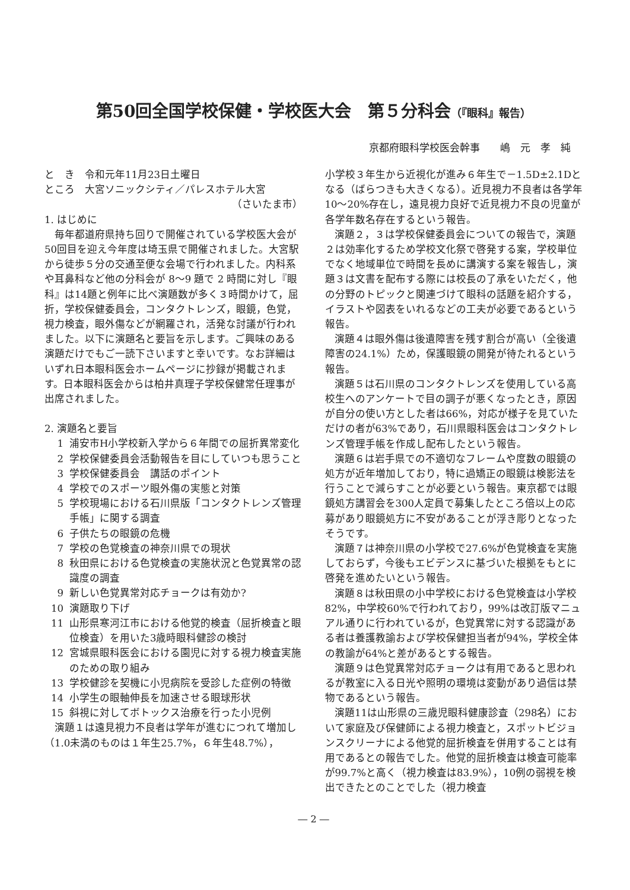第50回全国学校保健・学校医大会　第５分科会（『眼科』報告）
京都府眼科学校医会幹事　　嶋　元　孝　純
と　き　令和元年11月23日土曜日
ところ　大宮ソニックシティ／パレスホテル大宮
（さいたま市）
1. はじめに
毎年都道府県持ち回りで開催されている学校医大会が50回目を迎え今年度は埼玉県で開催されました。大宮駅から徒歩５分の交通至便な会場で行われました。内科系や耳鼻科など他の分科会が 8〜9 題で 2 時間に対し『眼科』は14題と例年に比べ演題数が多く３時間かけて，屈折，学校保健委員会，コンタクトレンズ，眼鏡，色覚，視力検査，眼外傷などが網羅され，活発な討議が行われました。以下に演題名と要旨を示します。ご興味のある演題だけでもご一読下さいますと幸いです。なお詳細はいずれ日本眼科医会ホームページに抄録が掲載されます。日本眼科医会からは柏井真理子学校保健常任理事が出席されました。
2. 演題名と要旨
1 浦安市H小学校新入学から６年間での屈折異常変化
2 学校保健委員会活動報告を目にしていつも思うこと
3 学校保健委員会　講話のポイント
4 学校でのスポーツ眼外傷の実態と対策
5 学校現場における石川県版「コンタクトレンズ管理手帳」に関する調査
6 子供たちの眼鏡の危機
7 学校の色覚検査の神奈川県での現状
8 秋田県における色覚検査の実施状況と色覚異常の認識度の調査
9 新しい色覚異常対応チョークは有効か?
10 演題取り下げ
11 山形県寒河江市における他覚的検査（屈折検査と眼位検査）を用いた3歳時眼科健診の検討
12 宮城県眼科医会における園児に対する視力検査実施のための取り組み
13 学校健診を契機に小児病院を受診した症例の特徴
14 小学生の眼軸伸長を加速させる眼球形状
15 斜視に対してボトックス治療を行った小児例
演題１は遠見視力不良者は学年が進むにつれて増加し（1.0未満のものは１年生25.7%，６年生48.7%），
小学校３年生から近視化が進み６年生で－1.5D±2.1Dとなる（ばらつきも大きくなる）。近見視力不良者は各学年10〜20%存在し，遠見視力良好で近見視力不良の児童が各学年数名存在するという報告。
演題２，３は学校保健委員会についての報告で，演題２は効率化するため学校文化祭で啓発する案，学校単位でなく地域単位で時間を長めに講演する案を報告し，演題３は文書を配布する際には校長の了承をいただく，他の分野のトピックと関連づけて眼科の話題を紹介する，イラストや図表をいれるなどの工夫が必要であるという報告。
演題４は眼外傷は後遺障害を残す割合が高い（全後遺障害の24.1%）ため，保護眼鏡の開発が待たれるという報告。
演題５は石川県のコンタクトレンズを使用している高校生へのアンケートで目の調子が悪くなったとき，原因が自分の使い方とした者は66%，対応が様子を見ていただけの者が63%であり，石川県眼科医会はコンタクトレンズ管理手帳を作成し配布したという報告。
演題６は岩手県での不適切なフレームや度数の眼鏡の処方が近年増加しており，特に過矯正の眼鏡は検影法を行うことで減らすことが必要という報告。東京都では眼鏡処方講習会を300人定員で募集したところ倍以上の応募があり眼鏡処方に不安があることが浮き彫りとなったそうです。
演題７は神奈川県の小学校で27.6%が色覚検査を実施しておらず，今後もエビデンスに基づいた根拠をもとに啓発を進めたいという報告。
演題８は秋田県の小中学校における色覚検査は小学校82%，中学校60%で行われており，99%は改訂版マニュアル通りに行われているが，色覚異常に対する認識がある者は養護教諭および学校保健担当者が94%，学校全体の教諭が64%と差があるとする報告。
演題９は色覚異常対応チョークは有用であると思われるが教室に入る日光や照明の環境は変動があり過信は禁物であるという報告。
演題11は山形県の三歳児眼科健康診査（298名）において家庭及び保健師による視力検査と，スポットビジョンスクリーナによる他覚的屈折検査を併用することは有用であるとの報告でした。他覚的屈折検査は検査可能率が99.7%と高く（視力検査は83.9%），10例の弱視を検出できたとのことでした（視力検査
― 2 ―